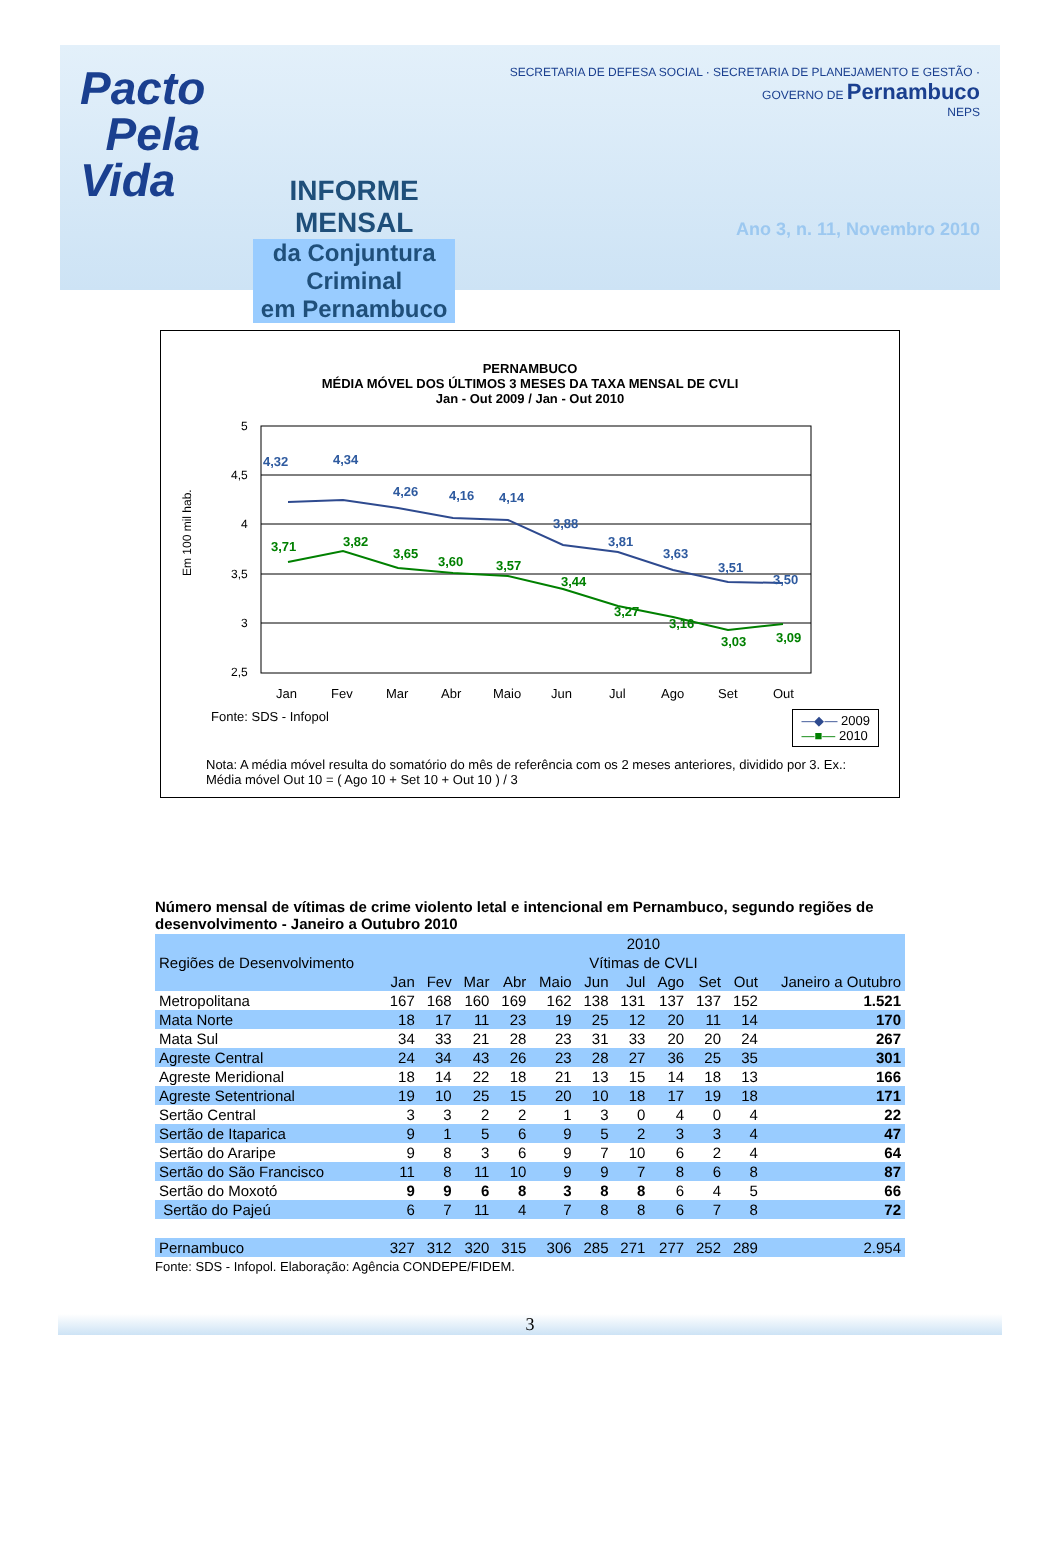Pacto
Pela Vida
INFORME MENSAL
da Conjuntura Criminal
em Pernambuco
SECRETARIA DE DEFESA SOCIAL · SECRETARIA DE PLANEJAMENTO E GESTÃO · GOVERNO DE Pernambuco
NEPS
Ano 3, n. 11, Novembro 2010
PERNAMBUCO
MÉDIA MÓVEL DOS ÚLTIMOS 3 MESES DA TAXA MENSAL DE CVLI
Jan - Out 2009 / Jan - Out 2010
Em 100 mil hab.
5
4,5
4
3,5
3
2,5
4,32
4,34
4,26
4,16
4,14
3,88
3,81
3,63
3,51
3,50
3,71
3,82
3,65
3,60
3,57
3,44
3,27
3,16
3,03
3,09
Jan
Fev
Mar
Abr
Maio
Jun
Jul
Ago
Set
Out
Fonte: SDS - Infopol
—◆— 2009
—■— 2010
Nota: A média móvel resulta do somatório do mês de referência com os 2 meses anteriores, dividido por 3. Ex.: Média móvel Out 10 = ( Ago 10 + Set 10 + Out 10 ) / 3
Número mensal de vítimas de crime violento letal e intencional em Pernambuco, segundo regiões de desenvolvimento - Janeiro a Outubro 2010
| Regiões de Desenvolvimento | 2010 | | | | | | | | | | |
| --- | --- | --- | --- | --- | --- | --- | --- | --- | --- | --- | --- |
| | Vítimas de CVLI | | | | | | | | | | |
| | Jan | Fev | Mar | Abr | Maio | Jun | Jul | Ago | Set | Out | Janeiro a Outubro |
| Metropolitana | 167 | 168 | 160 | 169 | 162 | 138 | 131 | 137 | 137 | 152 | 1.521 |
| Mata Norte | 18 | 17 | 11 | 23 | 19 | 25 | 12 | 20 | 11 | 14 | 170 |
| Mata Sul | 34 | 33 | 21 | 28 | 23 | 31 | 33 | 20 | 20 | 24 | 267 |
| Agreste Central | 24 | 34 | 43 | 26 | 23 | 28 | 27 | 36 | 25 | 35 | 301 |
| Agreste Meridional | 18 | 14 | 22 | 18 | 21 | 13 | 15 | 14 | 18 | 13 | 166 |
| Agreste Setentrional | 19 | 10 | 25 | 15 | 20 | 10 | 18 | 17 | 19 | 18 | 171 |
| Sertão Central | 3 | 3 | 2 | 2 | 1 | 3 | 0 | 4 | 0 | 4 | 22 |
| Sertão de Itaparica | 9 | 1 | 5 | 6 | 9 | 5 | 2 | 3 | 3 | 4 | 47 |
| Sertão do Araripe | 9 | 8 | 3 | 6 | 9 | 7 | 10 | 6 | 2 | 4 | 64 |
| Sertão do São Francisco | 11 | 8 | 11 | 10 | 9 | 9 | 7 | 8 | 6 | 8 | 87 |
| Sertão do Moxotó | 9 | 9 | 6 | 8 | 3 | 8 | 8 | 6 | 4 | 5 | 66 |
| Sertão do Pajeú | 6 | 7 | 11 | 4 | 7 | 8 | 8 | 6 | 7 | 8 | 72 |
| Pernambuco | 327 | 312 | 320 | 315 | 306 | 285 | 271 | 277 | 252 | 289 | 2.954 |
Fonte: SDS - Infopol. Elaboração: Agência CONDEPE/FIDEM.
3